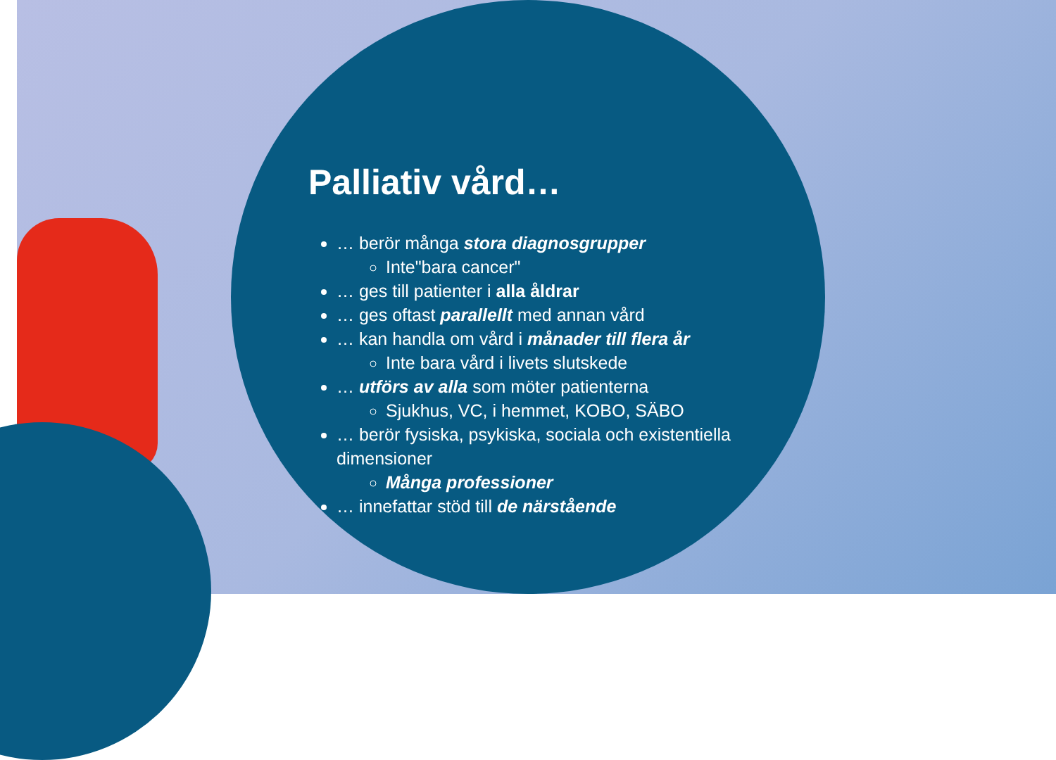Palliativ vård…
… berör många stora diagnosgrupper
Inte"bara cancer"
… ges till patienter i alla åldrar
… ges oftast parallellt med annan vård
… kan handla om vård i månader till flera år
Inte bara vård i livets slutskede
… utförs av alla som möter patienterna
Sjukhus, VC, i hemmet, KOBO, SÄBO
… berör fysiska, psykiska, sociala och existentiella dimensioner
Många professioner
… innefattar stöd till de närstående